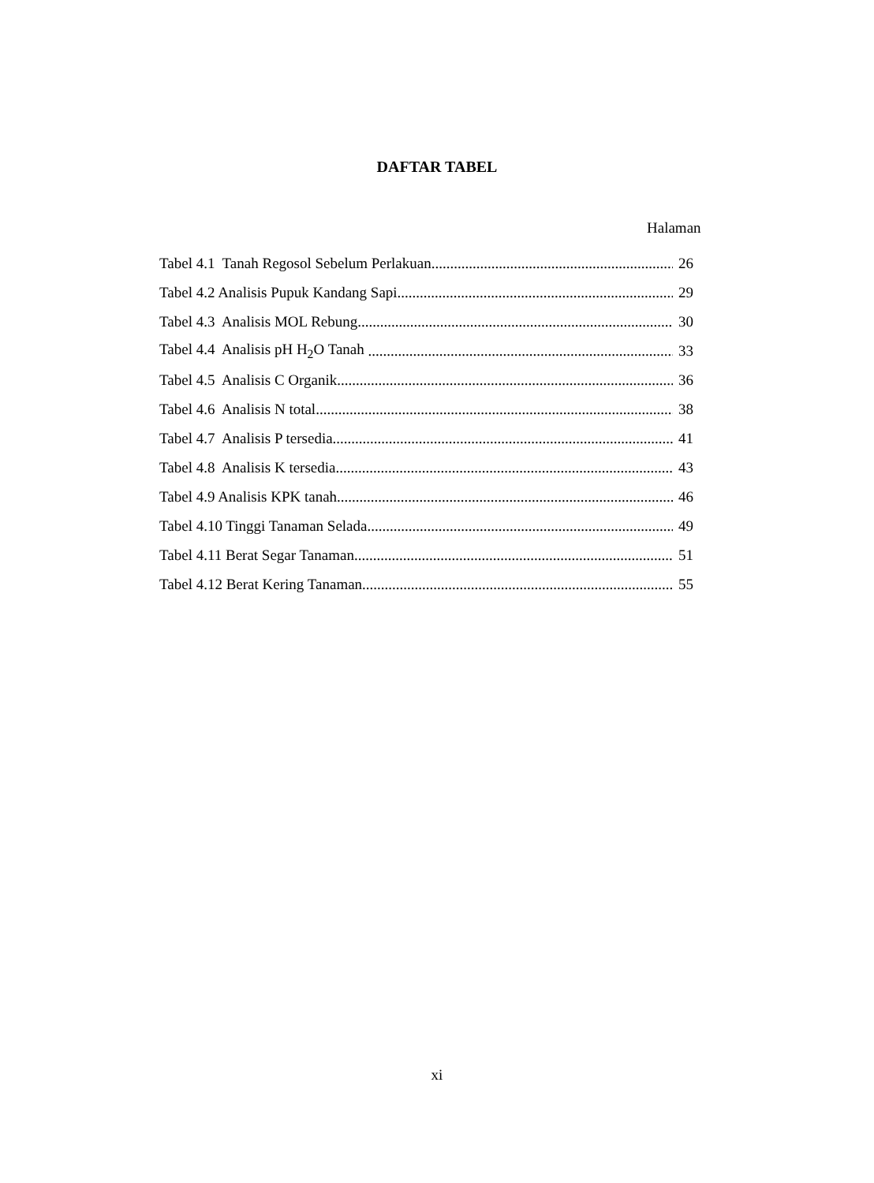DAFTAR TABEL
Halaman
Tabel 4.1 Tanah Regosol Sebelum Perlakuan 26
Tabel 4.2 Analisis Pupuk Kandang Sapi 29
Tabel 4.3 Analisis MOL Rebung 30
Tabel 4.4 Analisis pH H<sub>2</sub>O Tanah 33
Tabel 4.5 Analisis C Organik 36
Tabel 4.6 Analisis N total 38
Tabel 4.7 Analisis P tersedia 41
Tabel 4.8 Analisis K tersedia 43
Tabel 4.9 Analisis KPK tanah 46
Tabel 4.10 Tinggi Tanaman Selada 49
Tabel 4.11 Berat Segar Tanaman 51
Tabel 4.12 Berat Kering Tanaman 55
xi